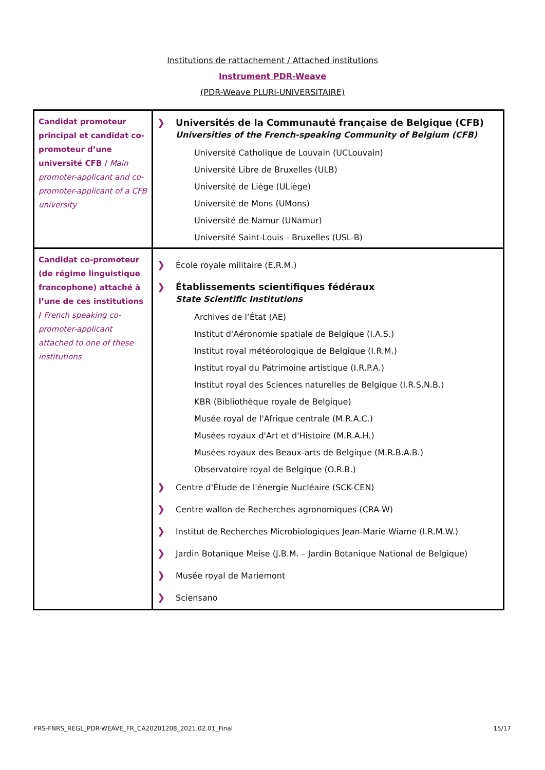Institutions de rattachement / Attached institutions
Instrument PDR-Weave
(PDR-Weave PLURI-UNIVERSITAIRE)
| Candidat promoteur principal et candidat co-promoteur d’une université CFB / Main promoter-applicant and co-promoter-applicant of a CFB university | ❯ Universités de la Communauté française de Belgique (CFB) Universities of the French-speaking Community of Belgium (CFB) Université Catholique de Louvain (UCLouvain) Université Libre de Bruxelles (ULB) Université de Liège (ULiège) Université de Mons (UMons) Université de Namur (UNamur) Université Saint-Louis - Bruxelles (USL-B) |
| Candidat co-promoteur (de régime linguistique francophone) attaché à l’une de ces institutions / French speaking co-promoter-applicant attached to one of these institutions | ❯ École royale militaire (E.R.M.) ❯ Établissements scientifiques fédéraux State Scientific Institutions Archives de l’État (AE) Institut d'Aéronomie spatiale de Belgique (I.A.S.) Institut royal météorologique de Belgique (I.R.M.) Institut royal du Patrimoine artistique (I.R.P.A.) Institut royal des Sciences naturelles de Belgique (I.R.S.N.B.) KBR (Bibliothèque royale de Belgique) Musée royal de l'Afrique centrale (M.R.A.C.) Musées royaux d'Art et d'Histoire (M.R.A.H.) Musées royaux des Beaux-arts de Belgique (M.R.B.A.B.) Observatoire royal de Belgique (O.R.B.) ❯ Centre d'Étude de l'énergie Nucléaire (SCK-CEN) ❯ Centre wallon de Recherches agronomiques (CRA-W) ❯ Institut de Recherches Microbiologiques Jean-Marie Wiame (I.R.M.W.) ❯ Jardin Botanique Meise (J.B.M. – Jardin Botanique National de Belgique) ❯ Musée royal de Mariemont ❯ Sciensano |
FRS-FNRS_REGL_PDR-WEAVE_FR_CA20201208_2021.02.01_Final 15/17